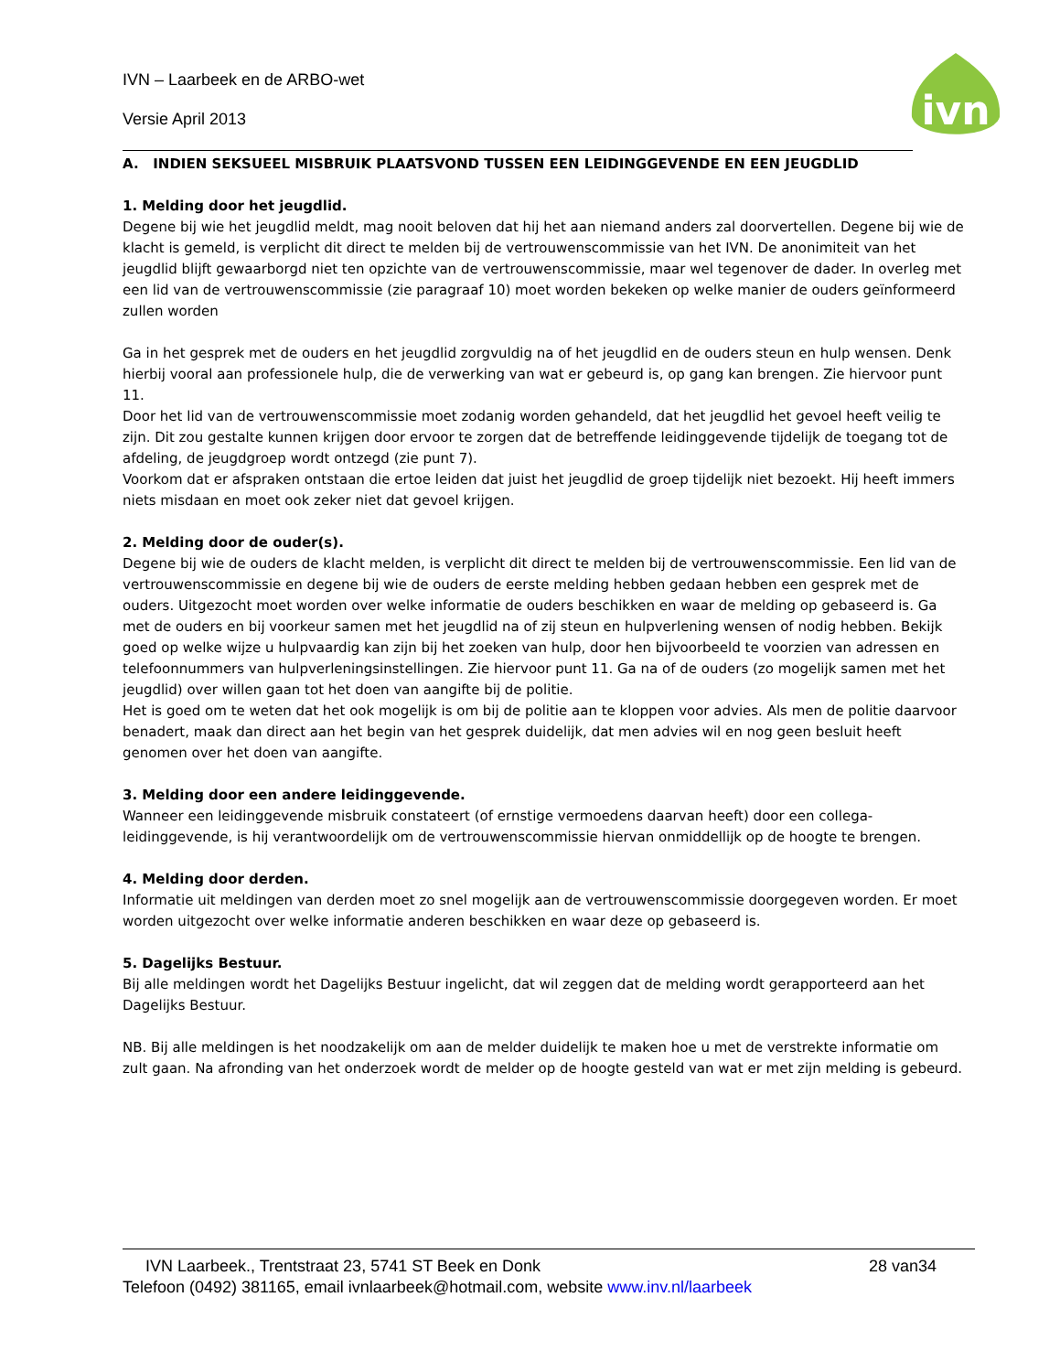IVN – Laarbeek en de ARBO-wet
Versie April 2013
ivn
A. INDIEN SEKSUEEL MISBRUIK PLAATSVOND TUSSEN EEN LEIDINGGEVENDE EN EEN JEUGDLID
1. Melding door het jeugdlid.
Degene bij wie het jeugdlid meldt, mag nooit beloven dat hij het aan niemand anders zal doorvertellen. Degene bij wie de klacht is gemeld, is verplicht dit direct te melden bij de vertrouwenscommissie van het IVN. De anonimiteit van het jeugdlid blijft gewaarborgd niet ten opzichte van de vertrouwenscommissie, maar wel tegenover de dader. In overleg met een lid van de vertrouwenscommissie (zie paragraaf 10) moet worden bekeken op welke manier de ouders geïnformeerd zullen worden
Ga in het gesprek met de ouders en het jeugdlid zorgvuldig na of het jeugdlid en de ouders steun en hulp wensen. Denk hierbij vooral aan professionele hulp, die de verwerking van wat er gebeurd is, op gang kan brengen. Zie hiervoor punt 11.
Door het lid van de vertrouwenscommissie moet zodanig worden gehandeld, dat het jeugdlid het gevoel heeft veilig te zijn. Dit zou gestalte kunnen krijgen door ervoor te zorgen dat de betreffende leidinggevende tijdelijk de toegang tot de afdeling, de jeugdgroep wordt ontzegd (zie punt 7).
Voorkom dat er afspraken ontstaan die ertoe leiden dat juist het jeugdlid de groep tijdelijk niet bezoekt. Hij heeft immers niets misdaan en moet ook zeker niet dat gevoel krijgen.
2. Melding door de ouder(s).
Degene bij wie de ouders de klacht melden, is verplicht dit direct te melden bij de vertrouwenscommissie. Een lid van de vertrouwenscommissie en degene bij wie de ouders de eerste melding hebben gedaan hebben een gesprek met de ouders. Uitgezocht moet worden over welke informatie de ouders beschikken en waar de melding op gebaseerd is. Ga met de ouders en bij voorkeur samen met het jeugdlid na of zij steun en hulpverlening wensen of nodig hebben. Bekijk goed op welke wijze u hulpvaardig kan zijn bij het zoeken van hulp, door hen bijvoorbeeld te voorzien van adressen en telefoonnummers van hulpverleningsinstellingen. Zie hiervoor punt 11. Ga na of de ouders (zo mogelijk samen met het jeugdlid) over willen gaan tot het doen van aangifte bij de politie.
Het is goed om te weten dat het ook mogelijk is om bij de politie aan te kloppen voor advies. Als men de politie daarvoor benadert, maak dan direct aan het begin van het gesprek duidelijk, dat men advies wil en nog geen besluit heeft genomen over het doen van aangifte.
3. Melding door een andere leidinggevende.
Wanneer een leidinggevende misbruik constateert (of ernstige vermoedens daarvan heeft) door een collega-leidinggevende, is hij verantwoordelijk om de vertrouwenscommissie hiervan onmiddellijk op de hoogte te brengen.
4. Melding door derden.
Informatie uit meldingen van derden moet zo snel mogelijk aan de vertrouwenscommissie doorgegeven worden. Er moet worden uitgezocht over welke informatie anderen beschikken en waar deze op gebaseerd is.
5. Dagelijks Bestuur.
Bij alle meldingen wordt het Dagelijks Bestuur ingelicht, dat wil zeggen dat de melding wordt gerapporteerd aan het Dagelijks Bestuur.
NB. Bij alle meldingen is het noodzakelijk om aan de melder duidelijk te maken hoe u met de verstrekte informatie om zult gaan. Na afronding van het onderzoek wordt de melder op de hoogte gesteld van wat er met zijn melding is gebeurd.
28 van34 IVN Laarbeek., Trentstraat 23, 5741 ST Beek en Donk
Telefoon (0492) 381165, email ivnlaarbeek@hotmail.com, website www.inv.nl/laarbeek